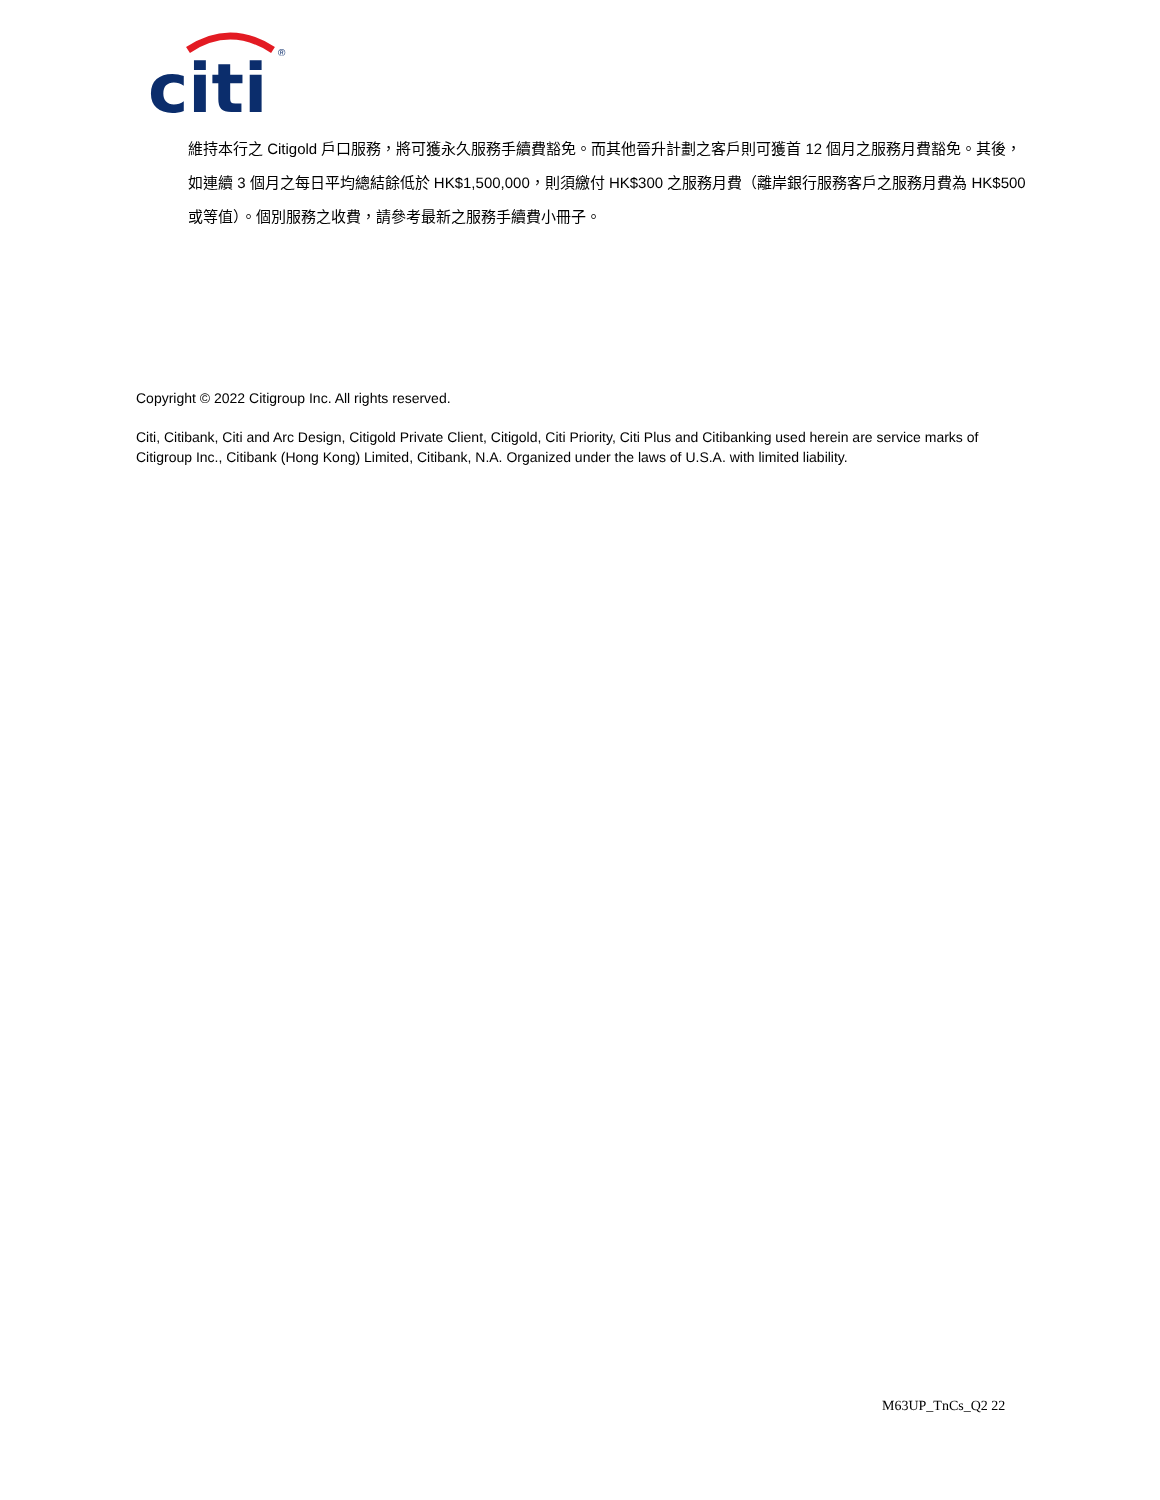citi
®
維持本行之 Citigold 戶口服務，將可獲永久服務手續費豁免。而其他晉升計劃之客戶則可獲首 12 個月之服務月費豁免。其後，如連續 3 個月之每日平均總結餘低於 HK$1,500,000，則須繳付 HK$300 之服務月費（離岸銀行服務客戶之服務月費為 HK$500 或等值）。個別服務之收費，請參考最新之服務手續費小冊子。
Copyright © 2022 Citigroup Inc. All rights reserved.
Citi, Citibank, Citi and Arc Design, Citigold Private Client, Citigold, Citi Priority, Citi Plus and Citibanking used herein are service marks of Citigroup Inc., Citibank (Hong Kong) Limited, Citibank, N.A. Organized under the laws of U.S.A. with limited liability.
M63UP_TnCs_Q2 22